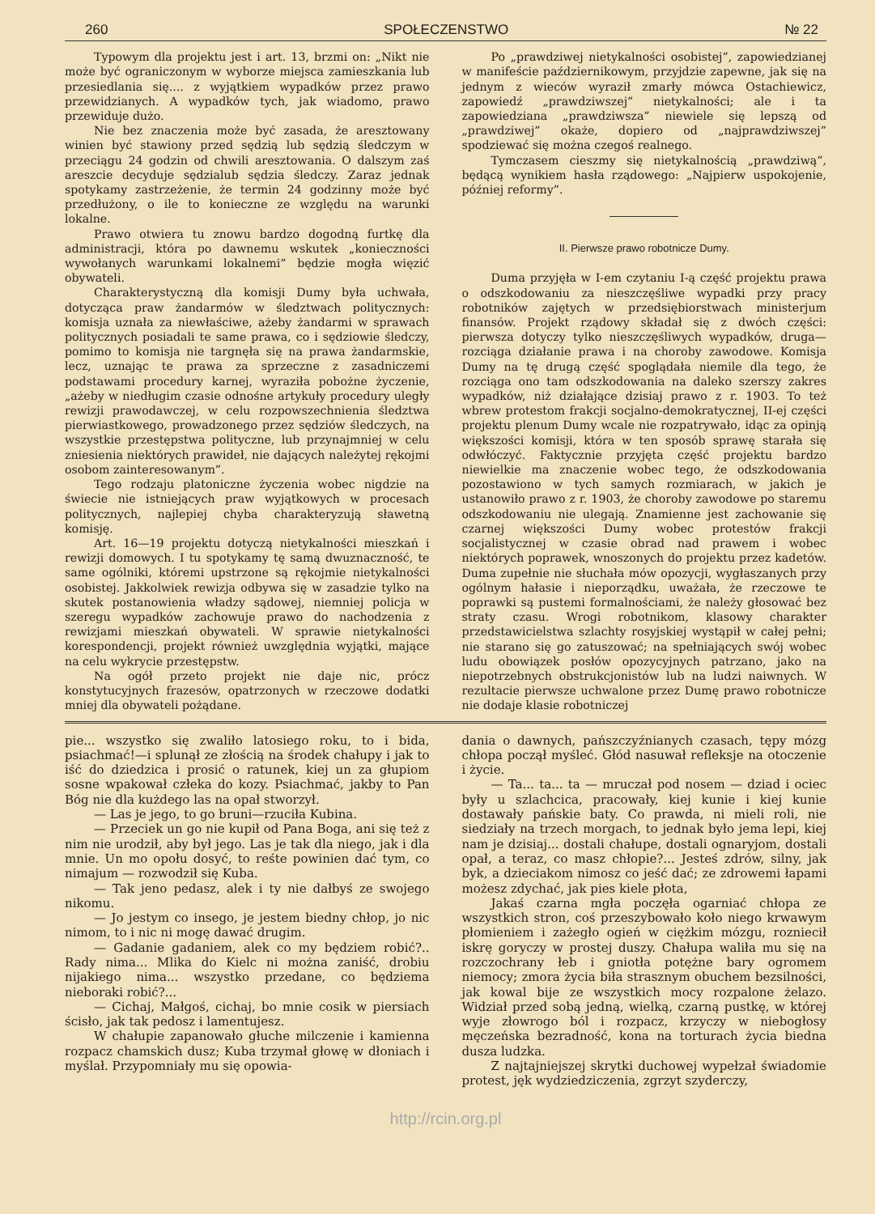260 SPOŁECZENSTWO № 22
Typowym dla projektu jest i art. 13, brzmi on: „Nikt nie może być ograniczonym w wyborze miejsca zamieszkania lub przesiedlania się.... z wyjątkiem wypadków przez prawo przewidzianych. A wypadków tych, jak wiadomo, prawo przewiduje dużo.
Nie bez znaczenia może być zasada, że aresztowany winien być stawiony przed sędzią lub sędzią śledczym w przeciągu 24 godzin od chwili aresztowania. O dalszym zaś areszcie decyduje sędzialub sędzia śledczy. Zaraz jednak spotykamy zastrzeżenie, że termin 24 godzinny może być przedłużony, o ile to konieczne ze względu na warunki lokalne.
Prawo otwiera tu znowu bardzo dogodną furtkę dla administracji, która po dawnemu wskutek „konieczności wywołanych warunkami lokalnemi” będzie mogła więzić obywateli.
Charakterystyczną dla komisji Dumy była uchwała, dotycząca praw żandarmów w śledztwach politycznych: komisja uznała za niewłaściwe, ażeby żandarmi w sprawach politycznych posiadali te same prawa, co i sędziowie śledczy, pomimo to komisja nie targnęła się na prawa żandarmskie, lecz, uznając te prawa za sprzeczne z zasadniczemi podstawami procedury karnej, wyraziła pobożne życzenie, „ażeby w niedługim czasie odnośne artykuły procedury uległy rewizji prawodawczej, w celu rozpowszechnienia śledztwa pierwiastkowego, prowadzonego przez sędziów śledczych, na wszystkie przestępstwa polityczne, lub przynajmniej w celu zniesienia niektórych prawideł, nie dających należytej rękojmi osobom zainteresowanym”.
Tego rodzaju platoniczne życzenia wobec nigdzie na świecie nie istniejących praw wyjątkowych w procesach politycznych, najlepiej chyba charakteryzują sławetną komisję.
Art. 16—19 projektu dotyczą nietykalności mieszkań i rewizji domowych. I tu spotykamy tę samą dwuznaczność, te same ogólniki, któremi upstrzone są rękojmie nietykalności osobistej. Jakkolwiek rewizja odbywa się w zasadzie tylko na skutek postanowienia władzy sądowej, niemniej policja w szeregu wypadków zachowuje prawo do nachodzenia z rewizjami mieszkań obywateli. W sprawie nietykalności korespondencji, projekt również uwzględnia wyjątki, mające na celu wykrycie przestępstw.
Na ogół przeto projekt nie daje nic, prócz konstytucyjnych frazesów, opatrzonych w rzeczowe dodatki mniej dla obywateli pożądane.
Po „prawdziwej nietykalności osobistej”, zapowiedzianej w manifeście październikowym, przyjdzie zapewne, jak się na jednym z wieców wyraził zmarły mówca Ostachiewicz, zapowiedź „prawdziwszej” nietykalności; ale i ta zapowiedziana „prawdziwsza” niewiele się lepszą od „prawdziwej” okaże, dopiero od „najprawdziwszej” spodziewać się można czegoś realnego.
Tymczasem cieszmy się nietykalnością „prawdziwą”, będącą wynikiem hasła rządowego: „Najpierw uspokojenie, później reformy”.
II. Pierwsze prawo robotnicze Dumy.
Duma przyjęła w I-em czytaniu I-ą część projektu prawa o odszkodowaniu za nieszczęśliwe wypadki przy pracy robotników zajętych w przedsiębiorstwach ministerjum finansów. Projekt rządowy składał się z dwóch części: pierwsza dotyczy tylko nieszczęśliwych wypadków, druga—rozciąga działanie prawa i na choroby zawodowe. Komisja Dumy na tę drugą część spoglądała niemile dla tego, że rozciąga ono tam odszkodowania na daleko szerszy zakres wypadków, niż działające dzisiaj prawo z r. 1903. To też wbrew protestom frakcji socjalno-demokratycznej, II-ej części projektu plenum Dumy wcale nie rozpatrywało, idąc za opinją większości komisji, która w ten sposób sprawę starała się odwłóczyć. Faktycznie przyjęta część projektu bardzo niewielkie ma znaczenie wobec tego, że odszkodowania pozostawiono w tych samych rozmiarach, w jakich je ustanowiło prawo z r. 1903, że choroby zawodowe po staremu odszkodowaniu nie ulegają. Znamienne jest zachowanie się czarnej większości Dumy wobec protestów frakcji socjalistycznej w czasie obrad nad prawem i wobec niektórych poprawek, wnoszonych do projektu przez kadetów. Duma zupełnie nie słuchała mów opozycji, wygłaszanych przy ogólnym hałasie i nieporządku, uważała, że rzeczowe te poprawki są pustemi formalnościami, że należy głosować bez straty czasu. Wrogi robotnikom, klasowy charakter przedstawicielstwa szlachty rosyjskiej wystąpił w całej pełni; nie starano się go zatuszować; na spełniających swój wobec ludu obowiązek posłów opozycyjnych patrzano, jako na niepotrzebnych obstrukcjonistów lub na ludzi naiwnych. W rezultacie pierwsze uchwalone przez Dumę prawo robotnicze nie dodaje klasie robotniczej
pie... wszystko się zwaliło latosiego roku, to i bida, psiachmać!—i splunął ze złością na środek chałupy i jak to iść do dziedzica i prosić o ratunek, kiej un za głupiom sosne wpakował człeka do kozy. Psiachmać, jakby to Pan Bóg nie dla kużdego las na opał stworzył.
— Las je jego, to go bruni—rzuciła Kubina.
— Przeciek un go nie kupił od Pana Boga, ani się też z nim nie urodził, aby był jego. Las je tak dla niego, jak i dla mnie. Un mo opołu dosyć, to reśte powinien dać tym, co nimajum — rozwodził się Kuba.
— Tak jeno pedasz, alek i ty nie dałbyś ze swojego nikomu.
— Jo jestym co insego, je jestem biedny chłop, jo nic nimom, to i nic ni mogę dawać drugim.
— Gadanie gadaniem, alek co my będziem robić?.. Rady nima... Mlika do Kielc ni można zaniść, drobiu nijakiego nima... wszystko przedane, co będziema nieboraki robić?...
— Cichaj, Małgoś, cichaj, bo mnie cosik w piersiach ścisło, jak tak pedosz i lamentujesz.
W chałupie zapanowało głuche milczenie i kamienna rozpacz chamskich dusz; Kuba trzymał głowę w dłoniach i myślał. Przypomniały mu się opowia-
dania o dawnych, pańszczyźnianych czasach, tępy mózg chłopa począł myśleć. Głód nasuwał refleksje na otoczenie i życie.
— Ta... ta... ta — mruczał pod nosem — dziad i ociec były u szlachcica, pracowały, kiej kunie i kiej kunie dostawały pańskie baty. Co prawda, ni mieli roli, nie siedziały na trzech morgach, to jednak było jema lepi, kiej nam je dzisiaj... dostali chałupe, dostali ognaryjom, dostali opał, a teraz, co masz chłopie?... Jesteś zdrów, silny, jak byk, a dzieciakom nimosz co jeść dać; ze zdrowemi łapami możesz zdychać, jak pies kiele płota,
Jakaś czarna mgła poczęła ogarniać chłopa ze wszystkich stron, coś przeszybowało koło niego krwawym płomieniem i zażegło ogień w ciężkim mózgu, rozniecił iskrę goryczy w prostej duszy. Chałupa waliła mu się na rozczochrany łeb i gniotła potężne bary ogromem niemocy; zmora życia biła strasznym obuchem bezsilności, jak kowal bije ze wszystkich mocy rozpalone żelazo. Widział przed sobą jedną, wielką, czarną pustkę, w której wyje złowrogo ból i rozpacz, krzyczy w niebogłosy męczeńska bezradność, kona na torturach życia biedna dusza ludzka.
Z najtajniejszej skrytki duchowej wypełzał świadomie protest, jęk wydziedziczenia, zgrzyt szyderczy,
http://rcin.org.pl